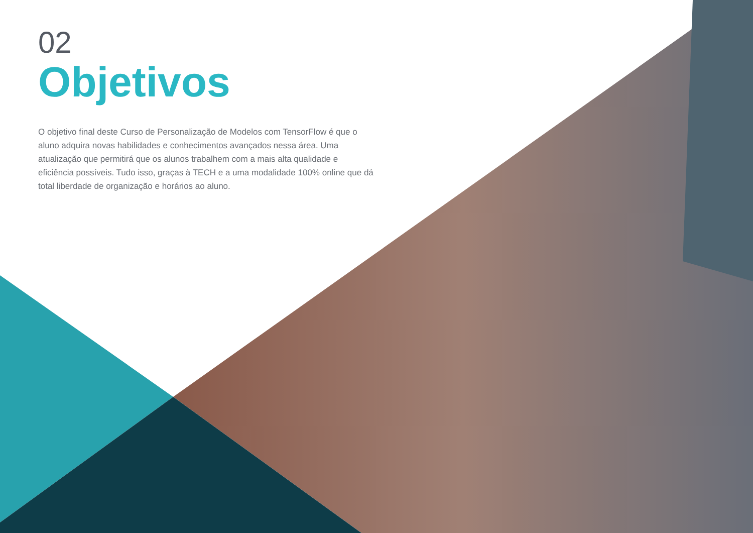02
Objetivos
O objetivo final deste Curso de Personalização de Modelos com TensorFlow é que o aluno adquira novas habilidades e conhecimentos avançados nessa área. Uma atualização que permitirá que os alunos trabalhem com a mais alta qualidade e eficiência possíveis. Tudo isso, graças à TECH e a uma modalidade 100% online que dá total liberdade de organização e horários ao aluno.